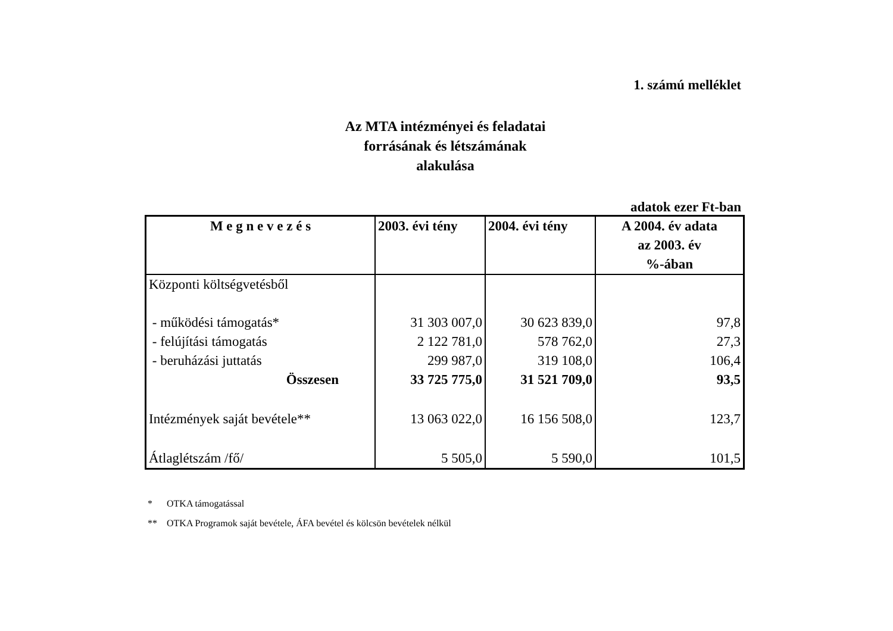1. számú melléklet
Az MTA intézményei és feladatai
forrásának és létszámának
alakulása
adatok ezer Ft-ban
| M e g n e v e z é s | 2003. évi tény | 2004. évi tény | A 2004. év adata az 2003. év %-ában |
| --- | --- | --- | --- |
| Központi költségvetésből | | | |
| - működési támogatás* | 31 303 007,0 | 30 623 839,0 | 97,8 |
| - felújítási támogatás | 2 122 781,0 | 578 762,0 | 27,3 |
| - beruházási juttatás | 299 987,0 | 319 108,0 | 106,4 |
| Összesen | 33 725 775,0 | 31 521 709,0 | 93,5 |
| Intézmények saját bevétele** | 13 063 022,0 | 16 156 508,0 | 123,7 |
| Átlaglétszám /fő/ | 5 505,0 | 5 590,0 | 101,5 |
* OTKA támogatással
** OTKA Programok saját bevétele, ÁFA bevétel és kölcsön bevételek nélkül